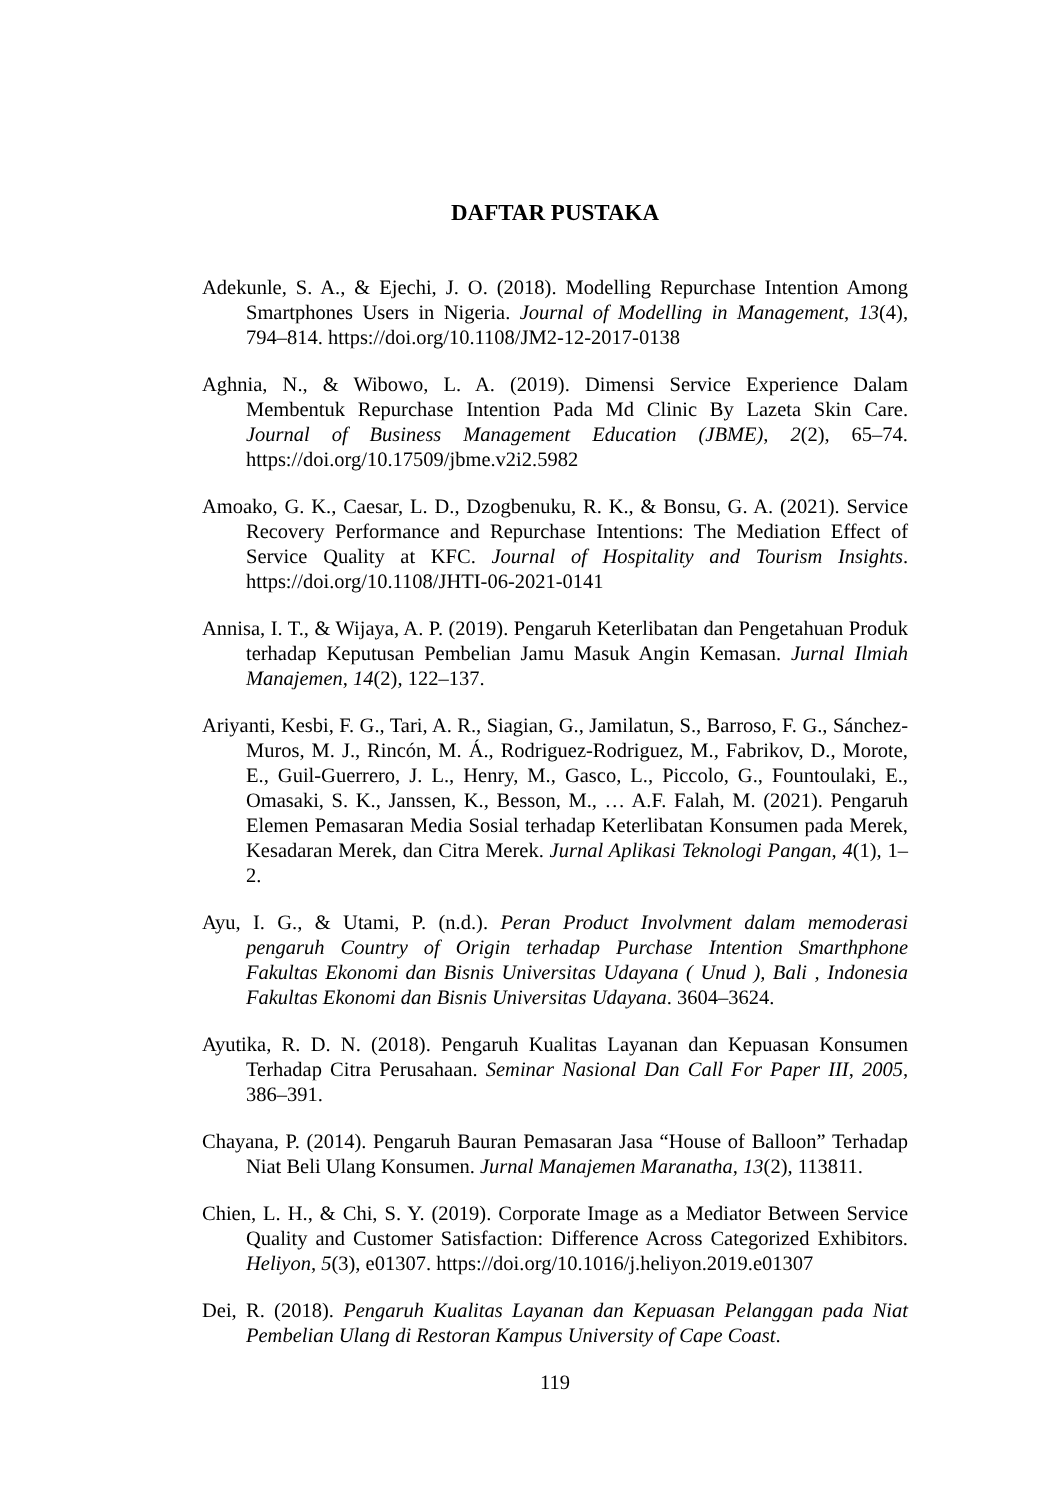DAFTAR PUSTAKA
Adekunle, S. A., & Ejechi, J. O. (2018). Modelling Repurchase Intention Among Smartphones Users in Nigeria. Journal of Modelling in Management, 13(4), 794–814. https://doi.org/10.1108/JM2-12-2017-0138
Aghnia, N., & Wibowo, L. A. (2019). Dimensi Service Experience Dalam Membentuk Repurchase Intention Pada Md Clinic By Lazeta Skin Care. Journal of Business Management Education (JBME), 2(2), 65–74. https://doi.org/10.17509/jbme.v2i2.5982
Amoako, G. K., Caesar, L. D., Dzogbenuku, R. K., & Bonsu, G. A. (2021). Service Recovery Performance and Repurchase Intentions: The Mediation Effect of Service Quality at KFC. Journal of Hospitality and Tourism Insights. https://doi.org/10.1108/JHTI-06-2021-0141
Annisa, I. T., & Wijaya, A. P. (2019). Pengaruh Keterlibatan dan Pengetahuan Produk terhadap Keputusan Pembelian Jamu Masuk Angin Kemasan. Jurnal Ilmiah Manajemen, 14(2), 122–137.
Ariyanti, Kesbi, F. G., Tari, A. R., Siagian, G., Jamilatun, S., Barroso, F. G., Sánchez-Muros, M. J., Rincón, M. Á., Rodriguez-Rodriguez, M., Fabrikov, D., Morote, E., Guil-Guerrero, J. L., Henry, M., Gasco, L., Piccolo, G., Fountoulaki, E., Omasaki, S. K., Janssen, K., Besson, M., … A.F. Falah, M. (2021). Pengaruh Elemen Pemasaran Media Sosial terhadap Keterlibatan Konsumen pada Merek, Kesadaran Merek, dan Citra Merek. Jurnal Aplikasi Teknologi Pangan, 4(1), 1–2.
Ayu, I. G., & Utami, P. (n.d.). Peran Product Involvment dalam memoderasi pengaruh Country of Origin terhadap Purchase Intention Smarthphone Fakultas Ekonomi dan Bisnis Universitas Udayana ( Unud ), Bali , Indonesia Fakultas Ekonomi dan Bisnis Universitas Udayana. 3604–3624.
Ayutika, R. D. N. (2018). Pengaruh Kualitas Layanan dan Kepuasan Konsumen Terhadap Citra Perusahaan. Seminar Nasional Dan Call For Paper III, 2005, 386–391.
Chayana, P. (2014). Pengaruh Bauran Pemasaran Jasa “House of Balloon” Terhadap Niat Beli Ulang Konsumen. Jurnal Manajemen Maranatha, 13(2), 113811.
Chien, L. H., & Chi, S. Y. (2019). Corporate Image as a Mediator Between Service Quality and Customer Satisfaction: Difference Across Categorized Exhibitors. Heliyon, 5(3), e01307. https://doi.org/10.1016/j.heliyon.2019.e01307
Dei, R. (2018). Pengaruh Kualitas Layanan dan Kepuasan Pelanggan pada Niat Pembelian Ulang di Restoran Kampus University of Cape Coast.
119